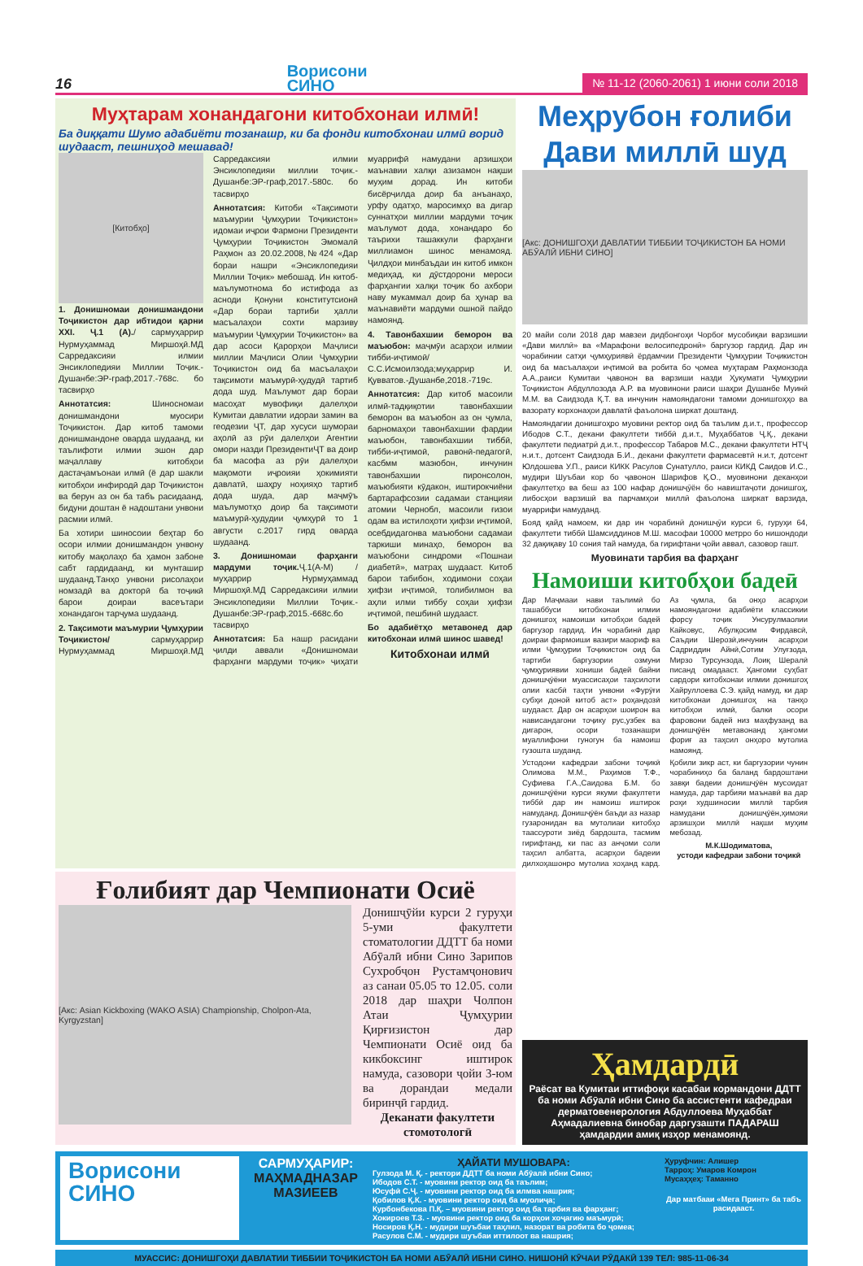16 Ворисони
СИНО № 11-12 (2060-2061) 1 июни соли 2018
Муҳтарам хонандагони китобхонаи илмӣ!
Ба диққати Шумо адабиёти тозанашр, ки ба фонди китобхонаи илмӣ ворид шудааст, пешниҳод мешавад!
[Китобҳо]
1. Донишномаи донишмандони Тоҷикистон дар ибтидои қарни XXI. Ҷ.1 (А)./ сармуҳаррир Нурмуҳаммад Миршоҳӣ.МД Сарредаксияи илмии Энсиклопедияи Миллии Тоҷик.-Душанбе:ЭР-граф,2017.-768с. бо тасвирҳо
Аннотатсия: Шиносномаи донишмандони муосири Тоҷикистон. Дар китоб тамоми донишмандоне оварда шудаанд, ки таълифоти илмии эшон дар маҷаллаву китобҳои дастаҷамъонаи илмӣ (ё дар шакли китобҳои инфиродӣ дар Тоҷикистон ва берун аз он ба табъ расидаанд, бидуни доштан ё надоштани унвони расмии илмӣ.
Ба хотири шиносоии беҳтар бо осори илмии донишмандон унвону китобу мақолаҳо ба ҳамон забоне сабт гардидаанд, ки мунташир шудаанд.Танҳо унвони рисолаҳои номзадӣ ва докторӣ ба тоҷикӣ барои доираи васеътари хонандагон тарҷума шудаанд.
2. Тақсимоти маъмурии Ҷумҳурии Тоҷикистон/ сармуҳаррир Нурмуҳаммад Миршоҳӣ.МД Сарредаксияи илмии Энсиклопедияи миллии тоҷик.-Душанбе:ЭР-граф,2017.-580с. бо тасвирҳо
Аннотатсия: Китоби «Тақсимоти маъмурии Ҷумҳурии Тоҷикистон» идомаи иҷрои Фармони Президенти Ҷумҳурии Тоҷикистон Эмомалӣ Раҳмон аз 20.02.2008,№424 «Дар бораи нашри «Энсиклопедияи Миллии Тоҷик» мебошад. Ин китоб-маълумотнома бо истифода аз асноди Қонуни конститутсионӣ «Дар бораи тартиби ҳалли масъалаҳои сохти марзиву маъмурии Ҷумҳурии Тоҷикистон» ва дар асоси Қарорҳои Маҷлиси миллии Маҷлиси Олии Ҷумҳурии Тоҷикистон оид ба масъалаҳои тақсимоти маъмурӣ-ҳудудӣ тартиб дода шуд. Маълумот дар бораи масоҳат мувофиқи далелҳои Кумитаи давлатии идораи замин ва геодезии ҶТ, дар хусуси шумораи аҳолӣ аз рӯи далелҳои Агентии омори назди ПрезидентиҶТ ва доир ба масофа аз рӯи далелҳои мақомоти иҷроияи ҳокимияти давлатӣ, шаҳру ноҳияҳо тартиб дода шуда, дар маҷмӯъ маълумотҳо доир ба тақсимоти маъмурӣ-ҳудудии ҷумҳурӣ то 1 августи с.2017 гирд оварда шудаанд.
3. Донишномаи фарҳанги мардуми тоҷик. Ҷ.1(А-М) / муҳаррир Нурмуҳаммад Миршоҳӣ.МД Сарредаксияи илмии Энсиклопедияи Миллии Тоҷик.-Душанбе:ЭР-граф,2015.-668с.бо тасвирҳо
Аннотатсия: Ба нашр расидани ҷилди аввали «Донишномаи фарҳанги мардуми тоҷик» ҷиҳати муаррифӣ намудани арзишҳои маънавии халқи азизамон нақши муҳим дорад. Ин китоби бисёрҷилда доир ба анъанаҳо, урфу одатҳо, маросимҳо ва дигар суннатҳои миллии мардуми тоҷик маълумот дода, хонандаро бо таърихи ташаккули фарҳанги миллиамон шинос менамояд. Ҷилдҳои минбаъдаи ин китоб имкон медиҳад, ки дӯстдорони мероси фарҳангии халқи тоҷик бо ахбори наву мукаммал доир ба ҳунар ва маънавиёти мардуми ошной пайдо намоянд.
4. Тавонбахшии беморон ва маъюбон: маҷмӯи асарҳои илмии тибби-иҷтимоӣ/С.С.Исмоилзода;муҳаррир И. Қувватов.-Душанбе,2018.-719с.
Аннотатсия: Дар китоб масоили илмӣ-тадқиқотии тавонбахшии беморон ва маъюбон аз он ҷумла, барномаҳои тавонбахшии фардии маъюбон, тавонбахшии тиббӣ, тибби-иҷтимоӣ, равонӣ-педагогӣ, касбмм маэюбон, инчунин тавонбахшии пиронсолон, маъюбияти кӯдакон, иштирокчиёни бартарафсозии садамаи станцияи атомии Чернобл, масоили ғизои одам ва истилоҳоти ҳифзи иҷтимоӣ, осебдидагонва маъюбони садамаи таркиши минаҳо, беморон ва маъюбони синдроми «Пошнаи диабетӣ», матраҳ шудааст. Китоб барои табибон, ходимони соҳаи ҳифзи иҷтимоӣ, толибилмон ва аҳли илми тиббу соҳаи ҳифзи иҷтимоӣ, пешбинӣ шудааст.
Бо адабиётҳо метавонед дар китобхонаи илмӣ шинос шавед!
Китобхонаи илмӣ
Меҳрубон ғолиби Дави миллӣ шуд
[Акс: ДОНИШГОҲИ ДАВЛАТИИ ТИББИИ ТОҶИКИСТОН БА НОМИ АБӮАЛӢ ИБНИ СИНО]
20 майи соли 2018 дар мавзеи дидбонгоҳи Чорбоғ мусобиқаи варзишии «Дави миллӣ» ва «Марафони велосипедронӣ» баргузор гардид. Дар ин чорабинии сатҳи ҷумҳуриявӣ ёрдамчии Президенти Ҷумҳурии Тоҷикистон оид ба масъалаҳои иҷтимоӣ ва робита бо ҷомеа муҳтарам Раҳмонзода А.А.,раиси Кумитаи ҷавонон ва варзиши назди Ҳукумати Ҷумҳурии Тоҷикистон Абдуллозода А.Р. ва муовинони раиси шаҳри Душанбе Муинӣ М.М. ва Саидзода Қ.Т. ва инчунин намояндагони тамоми донишгоҳҳо ва вазорату корхонаҳои давлатӣ фаъолона ширкат доштанд.
Намояндагии донишгоҳро муовини ректор оид ба таълим д.и.т., профессор Ибодов С.Т., декани факултети тиббӣ д.и.т., Муҳаббатов Ҷ.Қ., декани факултети педиатрӣ д.и.т., профессор Табаров М.С., декани факултети НТҶ н.и.т., дотсент Саидзода Б.И., декани факултети фармасевтӣ н.и.т, дотсент Юлдошева У.П., раиси КИКК Расулов Сунатулло, раиси КИКД Саидов И.С., мудири Шуъбаи кор бо ҷавонон Шарифов Қ.О., муовинони деканҳои факултетҳо ва беш аз 100 нафар донишҷӯён бо навиштаҷоти донишгоҳ, либосҳои варзишӣ ва парчамҳои миллӣ фаъолона ширкат варзида, муаррифи намуданд.
Бояд қайд намоем, ки дар ин чорабинӣ донишҷӯи курси 6, гуруҳи 64, факултети тиббӣ Шамсиддинов М.Ш. масофаи 10000 метрро бо нишондоди 32 дақиқаву 10 сония тай намуда, ба гирифтани ҷойи аввал, сазовор гашт.
Муовинати тарбия ва фарҳанг
Намоиши китобҳои бадеӣ
Дар Маҷмааи нави таълимӣ бо ташаббуси китобхонаи илмии донишгоҳ намоиши китобҳои бадей баргузор гардид. Ин чорабинӣ дар доираи фармоиши вазири маориф ва илми Ҷумҳурии Тоҷикистон оид ба тартиби баргузории озмуни ҷумҳуриявии хониши бадей байни донишҷӯёни муассисаҳои таҳсилоти олии касбӣ таҳти унвони «Фурӯғи субҳи доной китоб аст» роҳандозӣ шудааст. Дар он асарҳои шоирон ва нависандагони тоҷику рус,узбек ва дигарон, осори тозанашри муаллифони гуногун ба намоиш гузошта шуданд.
Устодони кафедраи забони тоҷикӣ Олимова М.М., Раҳимов Т.Ф., Суфиева Г.А.,Саидова Б.М. бо донишҷӯёни курси якуми факултети тиббӣ дар ин намоиш иштирок намуданд. Донишҷӯён баъди аз назар гузаронидан ва мутолиаи китобҳо таассуроти зиёд бардошта, тасмим гирифтанд, ки пас аз анҷоми соли таҳсил албатта, асарҳои бадеии дилхоҳашонро мутолиа хоҳанд кард. Аз ҷумла, ба онҳо асарҳои намояндагони адабиёти классикии форсу тоҷик Унсурулмаолии Кайковус, Абулқосим Фирдавсӣ, Саъдии Шерозӣ,инчунин асарҳои Садриддин Айнӣ,Сотим Улуғзода, Мирзо Турсунзода, Лоиқ Шералӣ писанд омадааст. Ҳангоми суҳбат сардори китобхонаи илмии донишгоҳ Хайруллоева С.Э. қайд намуд, ки дар китобхонаи донишгоҳ на танҳо китобҳои илмӣ, балки осори фаровони бадей низ маҳфузанд ва донишҷӯён метавонанд ҳангоми фориғ аз таҳсил онҳоро мутолиа намоянд.
Қобили зикр аст, ки баргузории чунин чорабиниҳо ба баланд бардоштани завқи бадеии донишҷӯён мусоидат намуда, дар тарбияи маънавӣ ва дар роҳи худшиносии миллӣ тарбия намудани донишҷӯён,ҳимояи арзишҳои миллӣ нақши муҳим мебозад.
М.К.Шодиматова,
устоди кафедраи забони тоҷикӣ
Ғолибият дар Чемпионати Осиё
[Акс: Asian Kickboxing (WAKO ASIA) Championship, Cholpon-Ata, Kyrgyzstan]
Донишҷӯйи курси 2 гуруҳи 5-уми факултети стоматологии ДДТТ ба номи Абӯалӣ ибни Сино Зарипов Сухробҷон Рустамҷонович аз санаи 05.05 то 12.05. соли 2018 дар шаҳри Чолпон Атаи Ҷумҳурии Қирғизистон дар Чемпионати Осиё оид ба кикбоксинг иштирок намуда, сазовори ҷойи 3-юм ва дорандаи медали биринҷӣ гардид.
Деканати факултети стомотологӣ
Ҳамдардӣ
Раёсат ва Кумитаи иттифоқи касабаи кормандони ДДТТ ба номи Абӯалӣ ибни Сино ба ассистенти кафедраи дерматовенерология Абдуллоева Муҳаббат Аҳмадалиевна бинобар даргузашти ПАДАРАШ ҳамдардии амиқ изҳор менамоянд.
Ворисони СИНО
САРМУҲАРИР:
МАҲМАДНАЗАР МАЗИЕЕВ
ҲАЙАТИ МУШОВАРА:
Гулзода М. Қ. - ректори ДДТТ ба номи Абӯалӣ ибни Сино;
Ибодов С.Т. - муовини ректор оид ба таълим;
Юсуфӣ С.Ҷ. - муовини ректор оид ба илмва нашрия;
Қобилов Қ.К. - муовини ректор оид ба муолиҷа;
Курбонбекова П.Қ. – муовини ректор оид ба тарбия ва фарҳанг;
Хокироев Т.З. - муовини ректор оид ба корҳои хоҷагию маъмурӣ;
Носиров Қ.Н. - мудири шуъбаи таҳлил, назорат ва робита бо ҷомеа;
Расулов С.М. - мудири шуъбаи иттилоот ва нашрия;
Ҳуруфчин: Алишер
Тарроҳ: Умаров Комрон
Мусаҳҳеҳ: Таманно
Дар матбааи «Мега Принт» ба табъ расидааст.
МУАССИС: ДОНИШГОҲИ ДАВЛАТИИ ТИББИИ ТОҶИКИСТОН БА НОМИ АБӮАЛӢ ИБНИ СИНО. НИШОНӢ КӮЧАИ РӮДАКӢ 139 ТЕЛ: 985-11-06-34